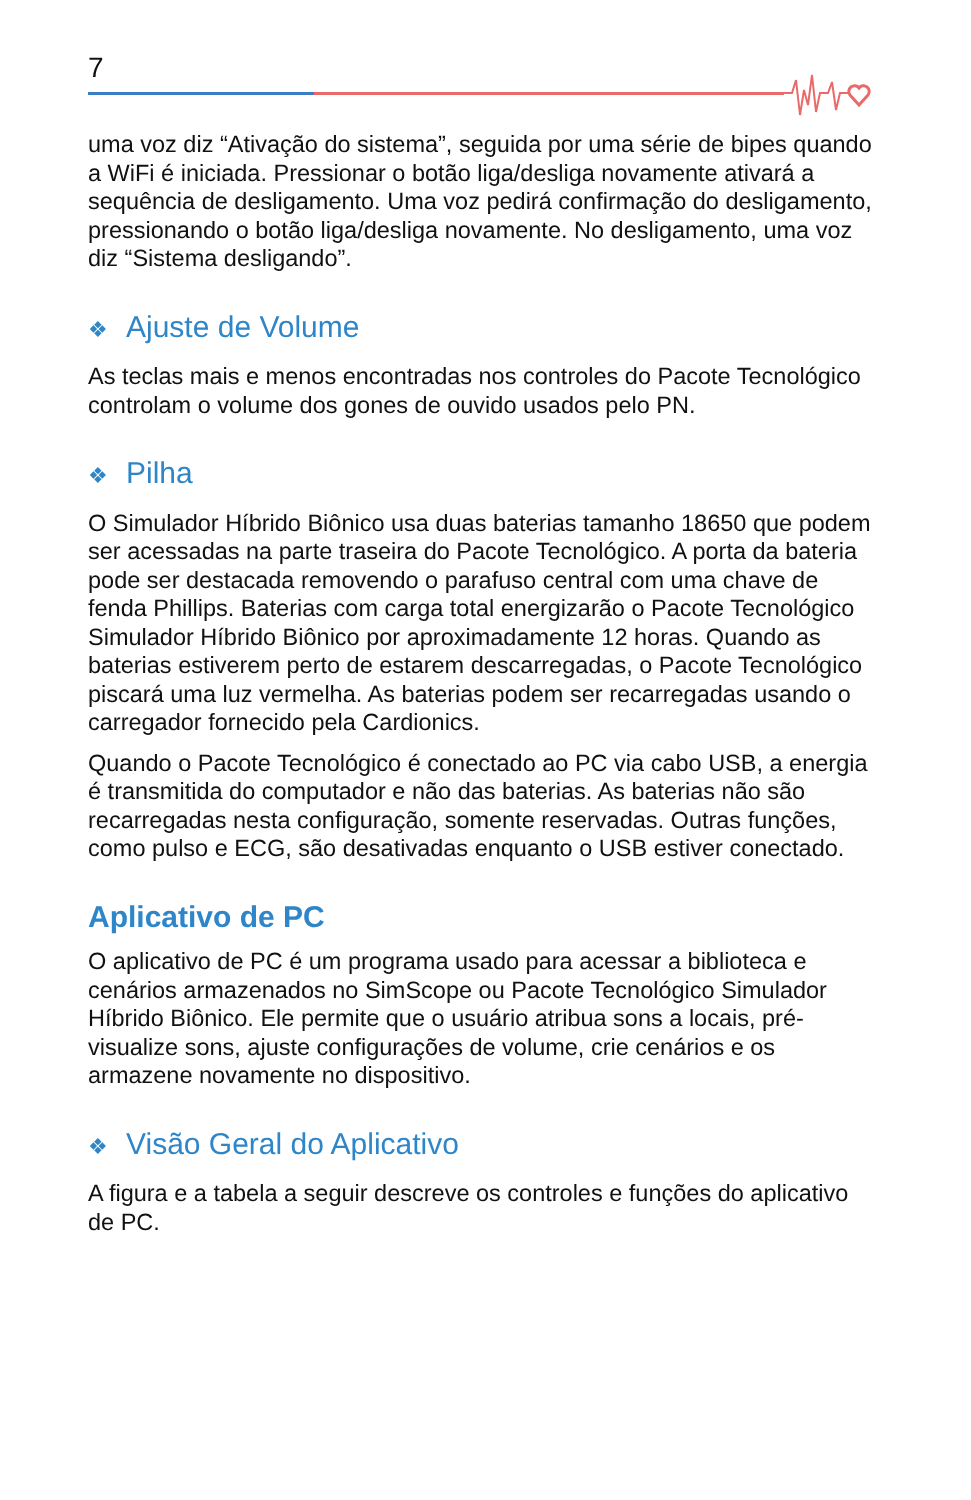7
uma voz diz “Ativação do sistema”, seguida por uma série de bipes quando a WiFi é iniciada. Pressionar o botão liga/desliga novamente ativará a sequência de desligamento. Uma voz pedirá confirmação do desligamento, pressionando o botão liga/desliga novamente. No desligamento, uma voz diz “Sistema desligando”.
❖ Ajuste de Volume
As teclas mais e menos encontradas nos controles do Pacote Tecnológico controlam o volume dos gones de ouvido usados pelo PN.
❖ Pilha
O Simulador Híbrido Biônico usa duas baterias tamanho 18650 que podem ser acessadas na parte traseira do Pacote Tecnológico. A porta da bateria pode ser destacada removendo o parafuso central com uma chave de fenda Phillips. Baterias com carga total energizarão o Pacote Tecnológico Simulador Híbrido Biônico por aproximadamente 12 horas. Quando as baterias estiverem perto de estarem descarregadas, o Pacote Tecnológico piscará uma luz vermelha. As baterias podem ser recarregadas usando o carregador fornecido pela Cardionics.
Quando o Pacote Tecnológico é conectado ao PC via cabo USB, a energia é transmitida do computador e não das baterias. As baterias não são recarregadas nesta configuração, somente reservadas. Outras funções, como pulso e ECG, são desativadas enquanto o USB estiver conectado.
Aplicativo de PC
O aplicativo de PC é um programa usado para acessar a biblioteca e cenários armazenados no SimScope ou Pacote Tecnológico Simulador Híbrido Biônico. Ele permite que o usuário atribua sons a locais, pré-visualize sons, ajuste configurações de volume, crie cenários e os armazene novamente no dispositivo.
❖ Visão Geral do Aplicativo
A figura e a tabela a seguir descreve os controles e funções do aplicativo de PC.